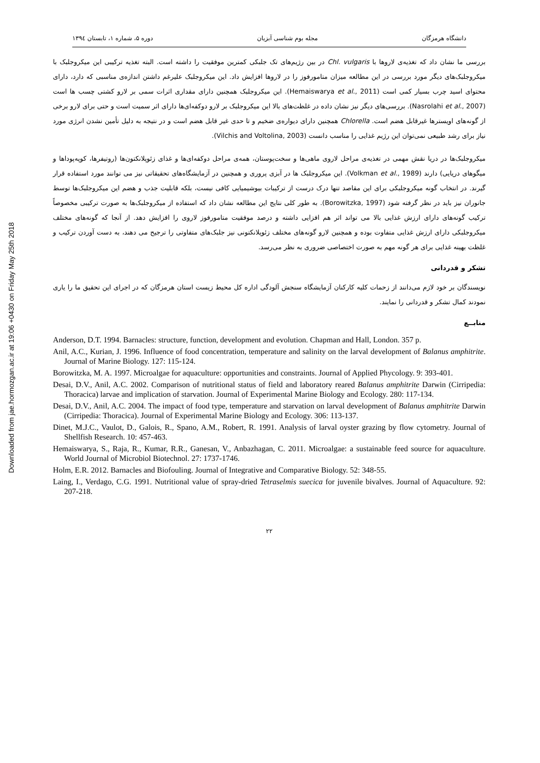Downloaded from jae.hormozgan.ac.ir at 19:06 +0430 on Friday May 25th 2018
دانشگاه هرمزگان مجله بوم شناسی آبزیان دوره ۵، شماره ۱، تابستان ۱۳۹٤
بررسی ما نشان داد که تغذیه‌ی لاروها با Chl. vulgaris در بین رژیم‌های تک جلبکی کمترین موفقیت را داشته است. البته تغذیه ترکیبی این میکروجلبک با میکروجلبک‌های دیگر مورد بررسی در این مطالعه میزان متامورفوز را در لاروها افزایش داد. این میکروجلبک علیرغم داشتن اندازه‌ی مناسبی که دارد، دارای محتوای اسید چرب بسیار کمی است (Hemaiswarya et al., 2011). این میکروجلبک همچنین دارای مقداری اثرات سمی بر لارو کشتی چسب ها است (Nasrolahi et al., 2007). بررسی‌های دیگر نیز نشان داده در غلظت‌های بالا این میکروجلبک بر لارو دوکفه‌ای‌ها دارای اثر سمیت است و حتی برای لارو برخی از گونه‌های اویسترها غیرقابل هضم است. Chlorella همچنین دارای دیواره‌ی ضخیم و تا حدی غیر قابل هضم است و در نتیجه به دلیل تأمین نشدن انرژی مورد نیاز برای رشد طبیعی نمی‌توان این رژیم غذایی را مناسب دانست (Vilchis and Voltolina, 2003).
میکروجلبک‌ها در دریا نقش مهمی در تغذیه‌ی مراحل لاروی ماهی‌ها و سخت‌پوستان، همه‌ی مراحل دوکفه‌ای‌ها و غذای زئوپلانکتون‌ها (روتیفرها، کوپه‌پوداها و میگوهای دریایی) دارند (Volkman et al., 1989). این میکروجلبک ها در آبزی پروری و همچنین در آزمایشگاه‌های تحقیقاتی نیز می توانند مورد استفاده قرار گیرند. در انتخاب گونه میکروجلبکی برای این مقاصد تنها درک درست از ترکیبات بیوشیمیایی کافی نیست، بلکه قابلیت جذب و هضم این میکروجلبک‌ها توسط جانوران نیز باید در نظر گرفته شود (Borowitzka, 1997). به طور کلی نتایج این مطالعه نشان داد که استفاده از میکروجلبک‌ها به صورت ترکیبی مخصوصاً ترکیب گونه‌های دارای ارزش غذایی بالا می تواند اثر هم افزایی داشته و درصد موفقیت متامورفوز لاروی را افزایش دهد. از آنجا که گونه‌های مختلف میکروجلبکی دارای ارزش غذایی متفاوت بوده و همچنین لارو گونه‌های مختلف زئوپلانکتونی نیز جلبک‌های متفاوتی را ترجیح می دهند، به دست آوردن ترکیب و غلظت بهینه غذایی برای هر گونه مهم به صورت اختصاصی ضروری به نظر می‌رسد.
تشکر و قدردانی
نویسندگان بر خود لازم می‌دانند از زحمات کلیه کارکنان آزمایشگاه سنجش آلودگی اداره کل محیط زیست استان هرمزگان که در اجرای این تحقیق ما را یاری نمودند کمال تشکر و قدردانی را نمایند.
منابــع
Anderson, D.T. 1994. Barnacles: structure, function, development and evolution. Chapman and Hall, London. 357 p.
Anil, A.C., Kurian, J. 1996. Influence of food concentration, temperature and salinity on the larval development of Balanus amphitrite. Journal of Marine Biology. 127: 115-124.
Borowitzka, M. A. 1997. Microalgae for aquaculture: opportunities and constraints. Journal of Applied Phycology. 9: 393-401.
Desai, D.V., Anil, A.C. 2002. Comparison of nutritional status of field and laboratory reared Balanus amphitrite Darwin (Cirripedia: Thoracica) larvae and implication of starvation. Journal of Experimental Marine Biology and Ecology. 280: 117-134.
Desai, D.V., Anil, A.C. 2004. The impact of food type, temperature and starvation on larval development of Balanus amphitrite Darwin (Cirripedia: Thoracica). Journal of Experimental Marine Biology and Ecology. 306: 113-137.
Dinet, M.J.C., Vaulot, D., Galois, R., Spano, A.M., Robert, R. 1991. Analysis of larval oyster grazing by flow cytometry. Journal of Shellfish Research. 10: 457-463.
Hemaiswarya, S., Raja, R., Kumar, R.R., Ganesan, V., Anbazhagan, C. 2011. Microalgae: a sustainable feed source for aquaculture. World Journal of Microbiol Biotechnol. 27: 1737-1746.
Holm, E.R. 2012. Barnacles and Biofouling. Journal of Integrative and Comparative Biology. 52: 348-55.
Laing, I., Verdago, C.G. 1991. Nutritional value of spray-dried Tetraselmis suecica for juvenile bivalves. Journal of Aquaculture. 92: 207-218.
۲۲